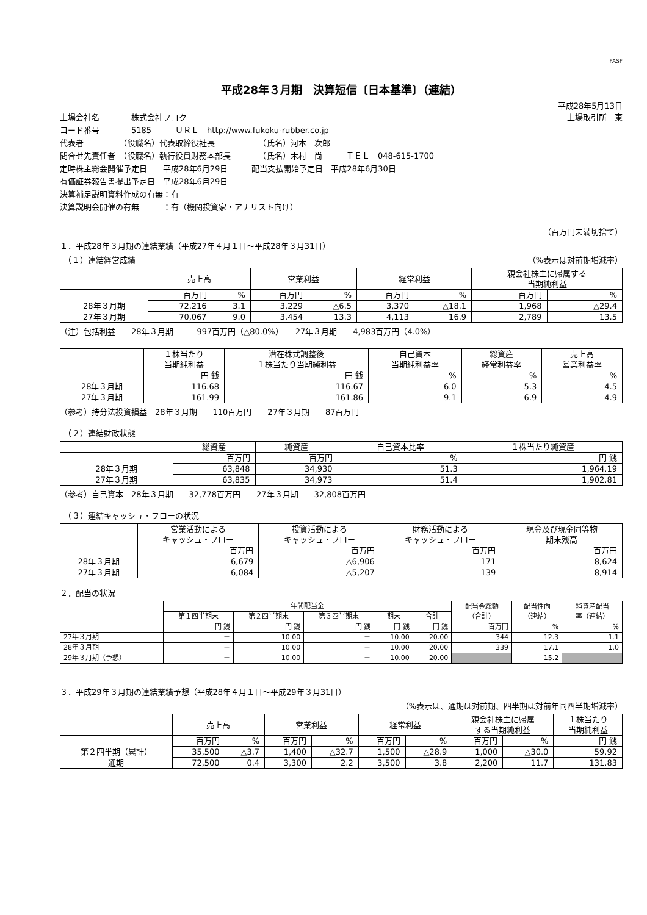FASF
平成28年３月期　決算短信〔日本基準〕（連結）
平成28年5月13日
上場会社名　　　　株式会社フコク 上場取引所　東
コード番号　　　　5185　　　ＵＲＬ　http://www.fukoku-rubber.co.jp
代表者　　　　　（役職名）代表取締役社長　　　　　　（氏名）河本　次郎
問合せ先責任者　（役職名）執行役員財務本部長　　　　（氏名）木村　尚　　　ＴＥＬ　048-615-1700
定時株主総会開催予定日　　平成28年6月29日　　　配当支払開始予定日　平成28年6月30日
有価証券報告書提出予定日　平成28年6月29日
決算補足説明資料作成の有無：有
決算説明会開催の有無　　　：有（機関投資家・アナリスト向け）
（百万円未満切捨て）
１．平成28年３月期の連結業績（平成27年４月１日～平成28年３月31日）
　（１）連結経営成績 （%表示は対前期増減率）
| | 売上高 | | 営業利益 | | 経常利益 | | 親会社株主に帰属する 当期純利益 | |
| --- | --- | --- | --- | --- | --- | --- | --- | --- |
| | 百万円 | % | 百万円 | % | 百万円 | % | 百万円 | % |
| 28年３月期 | 72,216 | 3.1 | 3,229 | △6.5 | 3,370 | △18.1 | 1,968 | △29.4 |
| 27年３月期 | 70,067 | 9.0 | 3,454 | 13.3 | 4,113 | 16.9 | 2,789 | 13.5 |
（注）包括利益　　28年３月期　　　997百万円（△80.0%）　　27年３月期　　4,983百万円（4.0%）
| | １株当たり 当期純利益 | 潜在株式調整後 １株当たり当期純利益 | 自己資本 当期純利益率 | 総資産 経常利益率 | 売上高 営業利益率 |
| --- | --- | --- | --- | --- | --- |
| | 円 銭 | 円 銭 | % | % | % |
| 28年３月期 | 116.68 | 116.67 | 6.0 | 5.3 | 4.5 |
| 27年３月期 | 161.99 | 161.86 | 9.1 | 6.9 | 4.9 |
（参考）持分法投資損益　28年３月期　　110百万円　　27年３月期　　87百万円
　（２）連結財政状態
| | 総資産 | 純資産 | 自己資本比率 | １株当たり純資産 |
| --- | --- | --- | --- | --- |
| | 百万円 | 百万円 | % | 円 銭 |
| 28年３月期 | 63,848 | 34,930 | 51.3 | 1,964.19 |
| 27年３月期 | 63,835 | 34,973 | 51.4 | 1,902.81 |
（参考）自己資本　28年３月期　　32,778百万円　　27年３月期　　32,808百万円
　（３）連結キャッシュ・フローの状況
| | 営業活動による キャッシュ・フロー | 投資活動による キャッシュ・フロー | 財務活動による キャッシュ・フロー | 現金及び現金同等物 期末残高 |
| --- | --- | --- | --- | --- |
| | 百万円 | 百万円 | 百万円 | 百万円 |
| 28年３月期 | 6,679 | △6,906 | 171 | 8,624 |
| 27年３月期 | 6,084 | △5,207 | 139 | 8,914 |
２．配当の状況
| | 年間配当金 | | | | | 配当金総額 （合計） | 配当性向 （連結） | 純資産配当 率（連結） |
| --- | --- | --- | --- | --- | --- | --- | --- | --- |
| | 第１四半期末 | 第２四半期末 | 第３四半期末 | 期末 | 合計 | | | |
| | 円 銭 | 円 銭 | 円 銭 | 円 銭 | 円 銭 | 百万円 | % | % |
| 27年３月期 | － | 10.00 | － | 10.00 | 20.00 | 344 | 12.3 | 1.1 |
| 28年３月期 | － | 10.00 | － | 10.00 | 20.00 | 339 | 17.1 | 1.0 |
| 29年３月期（予想） | － | 10.00 | － | 10.00 | 20.00 | | 15.2 | |
３．平成29年３月期の連結業績予想（平成28年４月１日～平成29年３月31日）
（%表示は、通期は対前期、四半期は対前年同四半期増減率）
| | 売上高 | | 営業利益 | | 経常利益 | | 親会社株主に帰属 する当期純利益 | | １株当たり 当期純利益 |
| --- | --- | --- | --- | --- | --- | --- | --- | --- | --- |
| | 百万円 | % | 百万円 | % | 百万円 | % | 百万円 | % | 円 銭 |
| 第２四半期（累計） | 35,500 | △3.7 | 1,400 | △32.7 | 1,500 | △28.9 | 1,000 | △30.0 | 59.92 |
| 通期 | 72,500 | 0.4 | 3,300 | 2.2 | 3,500 | 3.8 | 2,200 | 11.7 | 131.83 |